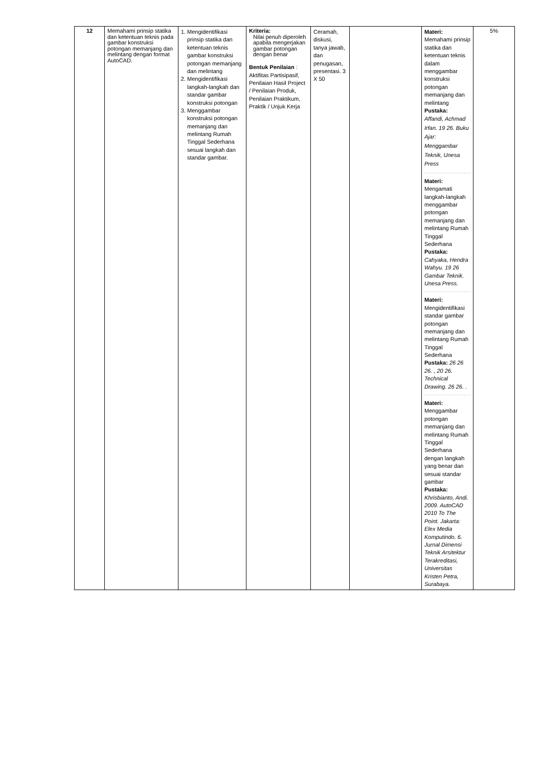| 12 | Memahami prinsip statika dan ketentuan teknis pada gambar konstruksi potongan memanjang dan melintang dengan format AutoCAD. | 1. Mengidentifikasi prinsip statika dan ketentuan teknis gambar konstruksi potongan memanjang dan melintang 2. Mengidentifikasi langkah-langkah dan standar gambar konstruksi potongan 3. Menggambar konstruksi potongan memanjang dan melintang Rumah Tinggal Sederhana sesuai langkah dan standar gambar. | Kriteria: Nilai penuh diperoleh apabila mengerjakan gambar potongan dengan benar Bentuk Penilaian : Aktifitas Partisipasif, Penilaian Hasil Project / Penilaian Produk, Penilaian Praktikum, Praktik / Unjuk Kerja | Ceramah, diskusi, tanya jawab, dan penugasan, presentasi. 3 X 50 | | Materi: Memahami prinsip statika dan ketentuan teknis dalam menggambar konstruksi potongan memanjang dan melintang Pustaka: Affandi, Achmad Irfan. 19 26. Buku Ajar: Menggambar Teknik, Unesa Press Materi: Mengamati langkah-langkah menggambar potongan memanjang dan melintang Rumah Tinggal Sederhana Pustaka: Cahyaka, Hendra Wahyu. 19 26 Gambar Teknik. Unesa Press. Materi: Mengidentifikasi standar gambar potongan memanjang dan melintang Rumah Tinggal Sederhana Pustaka: 26 26 26. , 20 26. Technical Drawing. 26 26. . Materi: Menggambar potongan memanjang dan melintang Rumah Tinggal Sederhana dengan langkah yang benar dan sesuai standar gambar Pustaka: Khrisbianto, Andi. 2009. AutoCAD 2010 To The Point. Jakarta: Elex Media Komputindo. 6. Jurnal Dimensi Teknik Arsitektur Terakreditasi, Universitas Kristen Petra, Surabaya. | 5% |